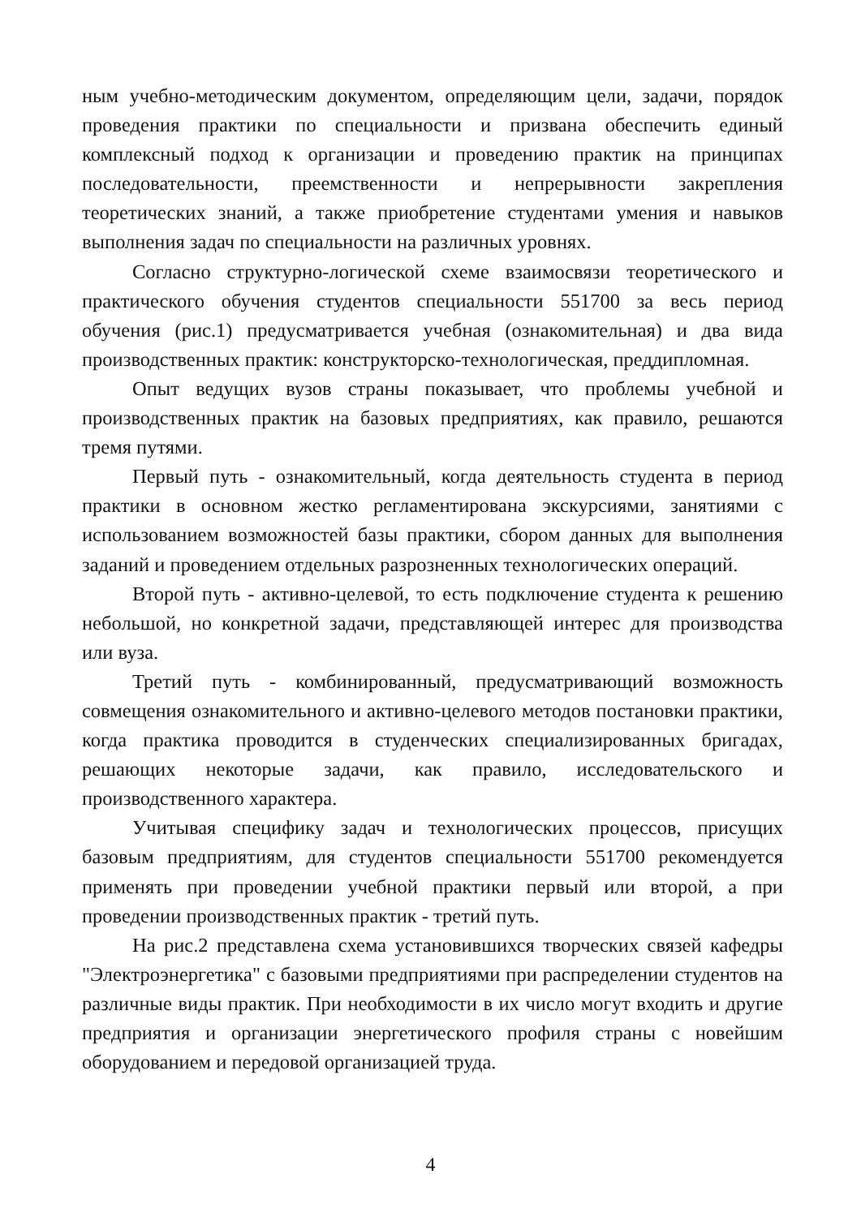ным учебно-методическим документом, определяющим цели, задачи, порядок проведения практики по специальности и призвана обеспечить единый комплексный подход к организации и проведению практик на принципах последовательности, преемственности и непрерывности закрепления теоретических знаний, а также приобретение студентами умения и навыков выполнения задач по специальности на различных уровнях.
Согласно структурно-логической схеме взаимосвязи теоретического и практического обучения студентов специальности 551700 за весь период обучения (рис.1) предусматривается учебная (ознакомительная) и два вида производственных практик: конструкторско-технологическая, преддипломная.
Опыт ведущих вузов страны показывает, что проблемы учебной и производственных практик на базовых предприятиях, как правило, решаются тремя путями.
Первый путь - ознакомительный, когда деятельность студента в период практики в основном жестко регламентирована экскурсиями, занятиями с использованием возможностей базы практики, сбором данных для выполнения заданий и проведением отдельных разрозненных технологических операций.
Второй путь - активно-целевой, то есть подключение студента к решению небольшой, но конкретной задачи, представляющей интерес для производства или вуза.
Третий путь - комбинированный, предусматривающий возможность совмещения ознакомительного и активно-целевого методов постановки практики, когда практика проводится в студенческих специализированных бригадах, решающих некоторые задачи, как правило, исследовательского и производственного характера.
Учитывая специфику задач и технологических процессов, присущих базовым предприятиям, для студентов специальности 551700 рекомендуется применять при проведении учебной практики первый или второй, а при проведении производственных практик - третий путь.
На рис.2 представлена схема установившихся творческих связей кафедры "Электроэнергетика" с базовыми предприятиями при распределении студентов на различные виды практик. При необходимости в их число могут входить и другие предприятия и организации энергетического профиля страны с новейшим оборудованием и передовой организацией труда.
4